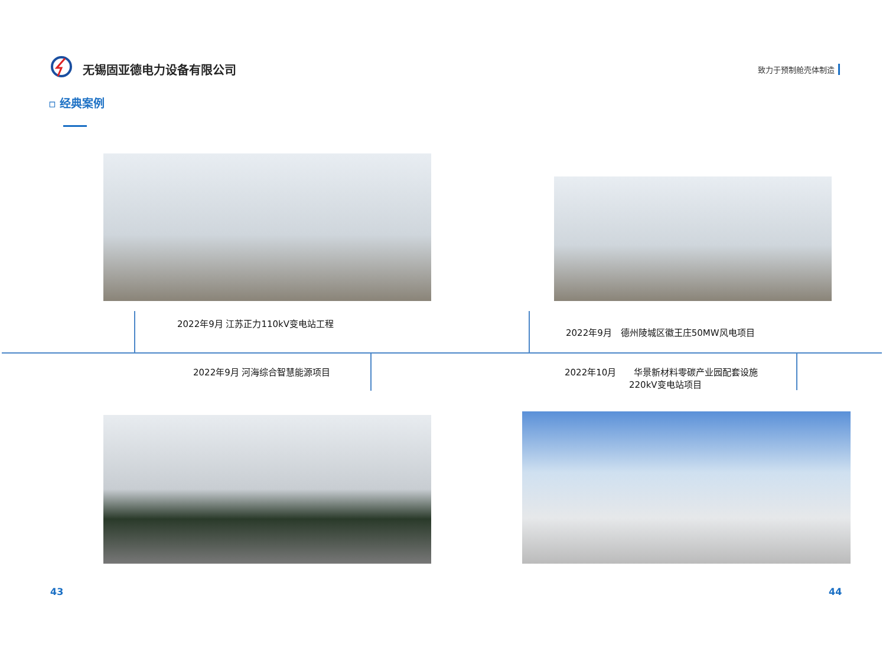无锡固亚德电力设备有限公司
致力于预制舱壳体制造
▫ 经典案例
2022年9月 江苏正力110kV变电站工程
2022年9月　德州陵城区徽王庄50MW风电项目
2022年9月 河海综合智慧能源项目
2022年10月　　华景新材料零碳产业园配套设施
220kV变电站项目
43 44